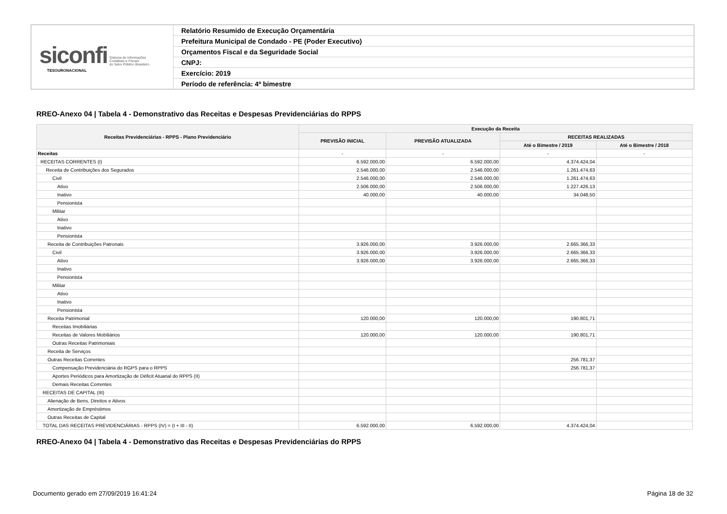| siconfi Sistema de Informações Contábeis e Fiscais do Setor Público Brasileiro TESOURONACIONAL | Relatório Resumido de Execução Orçamentária |
| | Prefeitura Municipal de Condado - PE (Poder Executivo) |
| | Orçamentos Fiscal e da Seguridade Social |
| | CNPJ: |
| | Exercício: 2019 |
| | Período de referência: 4º bimestre |
RREO-Anexo 04 | Tabela 4 - Demonstrativo das Receitas e Despesas Previdenciárias do RPPS
| Receitas Previdenciárias - RPPS - Plano Previdenciário | Execução da Receita | | | |
| --- | --- | --- | --- | --- |
| | PREVISÃO INICIAL | PREVISÃO ATUALIZADA | RECEITAS REALIZADAS | |
| | | | Até o Bimestre / 2019 | Até o Bimestre / 2018 |
| Receitas | - | - | - | - |
| RECEITAS CORRENTES (I) | 6.592.000,00 | 6.592.000,00 | 4.374.424,04 | |
| Receita de Contribuições dos Segurados | 2.546.000,00 | 2.546.000,00 | 1.261.474,63 | |
| Civil | 2.546.000,00 | 2.546.000,00 | 1.261.474,63 | |
| Ativo | 2.506.000,00 | 2.506.000,00 | 1.227.426,13 | |
| Inativo | 40.000,00 | 40.000,00 | 34.048,50 | |
| Pensionista | | | | |
| Militar | | | | |
| Ativo | | | | |
| Inativo | | | | |
| Pensionista | | | | |
| Receita de Contribuições Patronais | 3.926.000,00 | 3.926.000,00 | 2.665.366,33 | |
| Civil | 3.926.000,00 | 3.926.000,00 | 2.665.366,33 | |
| Ativo | 3.926.000,00 | 3.926.000,00 | 2.665.366,33 | |
| Inativo | | | | |
| Pensionista | | | | |
| Militar | | | | |
| Ativo | | | | |
| Inativo | | | | |
| Pensionista | | | | |
| Receita Patrimonial | 120.000,00 | 120.000,00 | 190.801,71 | |
| Receitas Imobiliárias | | | | |
| Receitas de Valores Mobiliários | 120.000,00 | 120.000,00 | 190.801,71 | |
| Outras Receitas Patrimoniais | | | | |
| Receita de Serviços | | | | |
| Outras Receitas Correntes | | | 256.781,37 | |
| Compensação Previdenciária do RGPS para o RPPS | | | 256.781,37 | |
| Aportes Periódicos para Amortização de Déficit Atuarial do RPPS (II) | | | | |
| Demais Receitas Correntes | | | | |
| RECEITAS DE CAPITAL (III) | | | | |
| Alienação de Bens, Direitos e Ativos | | | | |
| Amortização de Empréstimos | | | | |
| Outras Receitas de Capital | | | | |
| TOTAL DAS RECEITAS PREVIDENCIÁRIAS - RPPS (IV) = (I + III - II) | 6.592.000,00 | 6.592.000,00 | 4.374.424,04 | |
RREO-Anexo 04 | Tabela 4 - Demonstrativo das Receitas e Despesas Previdenciárias do RPPS
Documento gerado em 27/09/2019 16:41:24 Página 18 de 32